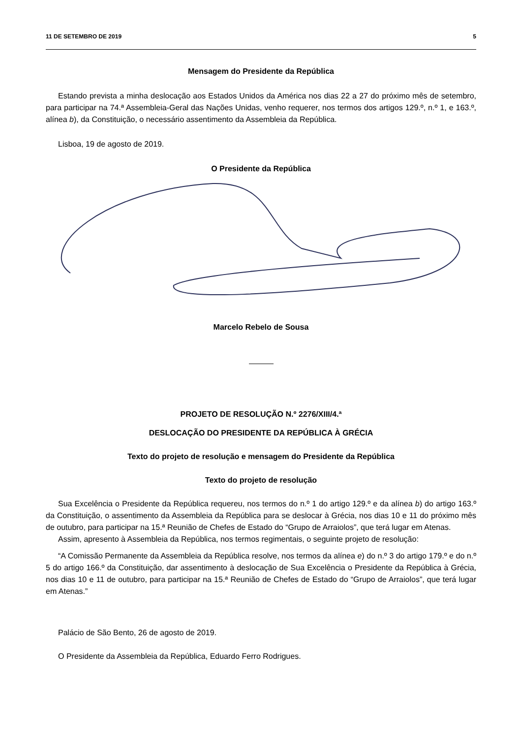11 DE SETEMBRO DE 2019 5
Mensagem do Presidente da República
Estando prevista a minha deslocação aos Estados Unidos da América nos dias 22 a 27 do próximo mês de setembro, para participar na 74.ª Assembleia-Geral das Nações Unidas, venho requerer, nos termos dos artigos 129.º, n.º 1, e 163.º, alínea b), da Constituição, o necessário assentimento da Assembleia da República.
Lisboa, 19 de agosto de 2019.
O Presidente da República
Marcelo Rebelo de Sousa
PROJETO DE RESOLUÇÃO N.º 2276/XIII/4.ª
DESLOCAÇÃO DO PRESIDENTE DA REPÚBLICA À GRÉCIA
Texto do projeto de resolução e mensagem do Presidente da República
Texto do projeto de resolução
Sua Excelência o Presidente da República requereu, nos termos do n.º 1 do artigo 129.º e da alínea b) do artigo 163.º da Constituição, o assentimento da Assembleia da República para se deslocar à Grécia, nos dias 10 e 11 do próximo mês de outubro, para participar na 15.ª Reunião de Chefes de Estado do “Grupo de Arraiolos”, que terá lugar em Atenas.
Assim, apresento à Assembleia da República, nos termos regimentais, o seguinte projeto de resolução:
“A Comissão Permanente da Assembleia da República resolve, nos termos da alínea e) do n.º 3 do artigo 179.º e do n.º 5 do artigo 166.º da Constituição, dar assentimento à deslocação de Sua Excelência o Presidente da República à Grécia, nos dias 10 e 11 de outubro, para participar na 15.ª Reunião de Chefes de Estado do “Grupo de Arraiolos”, que terá lugar em Atenas.”
Palácio de São Bento, 26 de agosto de 2019.
O Presidente da Assembleia da República, Eduardo Ferro Rodrigues.